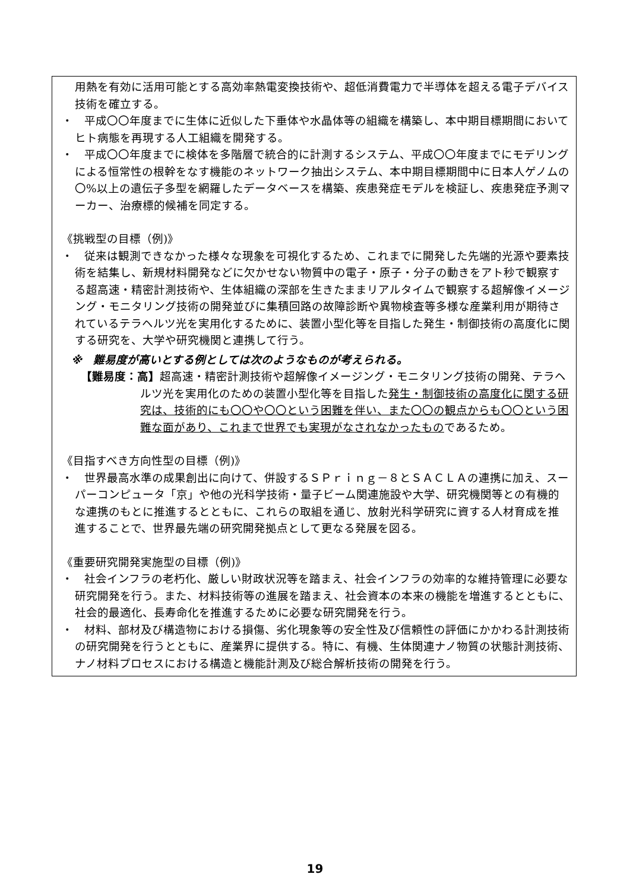用熱を有効に活用可能とする高効率熱電変換技術や、超低消費電力で半導体を超える電子デバイス技術を確立する。
・　平成〇〇年度までに生体に近似した下垂体や水晶体等の組織を構築し、本中期目標期間においてヒト病態を再現する人工組織を開発する。
・　平成〇〇年度までに検体を多階層で統合的に計測するシステム、平成〇〇年度までにモデリングによる恒常性の根幹をなす機能のネットワーク抽出システム、本中期目標期間中に日本人ゲノムの〇%以上の遺伝子多型を網羅したデータベースを構築、疾患発症モデルを検証し、疾患発症予測マーカー、治療標的候補を同定する。
《挑戦型の目標（例)》
・　従来は観測できなかった様々な現象を可視化するため、これまでに開発した先端的光源や要素技術を結集し、新規材料開発などに欠かせない物質中の電子・原子・分子の動きをアト秒で観察する超高速・精密計測技術や、生体組織の深部を生きたままリアルタイムで観察する超解像イメージング・モニタリング技術の開発並びに集積回路の故障診断や異物検査等多様な産業利用が期待されているテラヘルツ光を実用化するために、装置小型化等を目指した発生・制御技術の高度化に関する研究を、大学や研究機関と連携して行う。
※　難易度が高いとする例としては次のようなものが考えられる。
【難易度：高】超高速・精密計測技術や超解像イメージング・モニタリング技術の開発、テラヘルツ光を実用化のための装置小型化等を目指した発生・制御技術の高度化に関する研究は、技術的にも〇〇や〇〇という困難を伴い、また〇〇の観点からも〇〇という困難な面があり、これまで世界でも実現がなされなかったものであるため。
《目指すべき方向性型の目標（例)》
・　世界最高水準の成果創出に向けて、併設するＳＰｒｉｎｇ－８とＳＡＣＬＡの連携に加え、スーパーコンピュータ「京」や他の光科学技術・量子ビーム関連施設や大学、研究機関等との有機的な連携のもとに推進するとともに、これらの取組を通じ、放射光科学研究に資する人材育成を推進することで、世界最先端の研究開発拠点として更なる発展を図る。
《重要研究開発実施型の目標（例)》
・　社会インフラの老朽化、厳しい財政状況等を踏まえ、社会インフラの効率的な維持管理に必要な研究開発を行う。また、材料技術等の進展を踏まえ、社会資本の本来の機能を増進するとともに、社会的最適化、長寿命化を推進するために必要な研究開発を行う。
・　材料、部材及び構造物における損傷、劣化現象等の安全性及び信頼性の評価にかかわる計測技術の研究開発を行うとともに、産業界に提供する。特に、有機、生体関連ナノ物質の状態計測技術、ナノ材料プロセスにおける構造と機能計測及び総合解析技術の開発を行う。
19